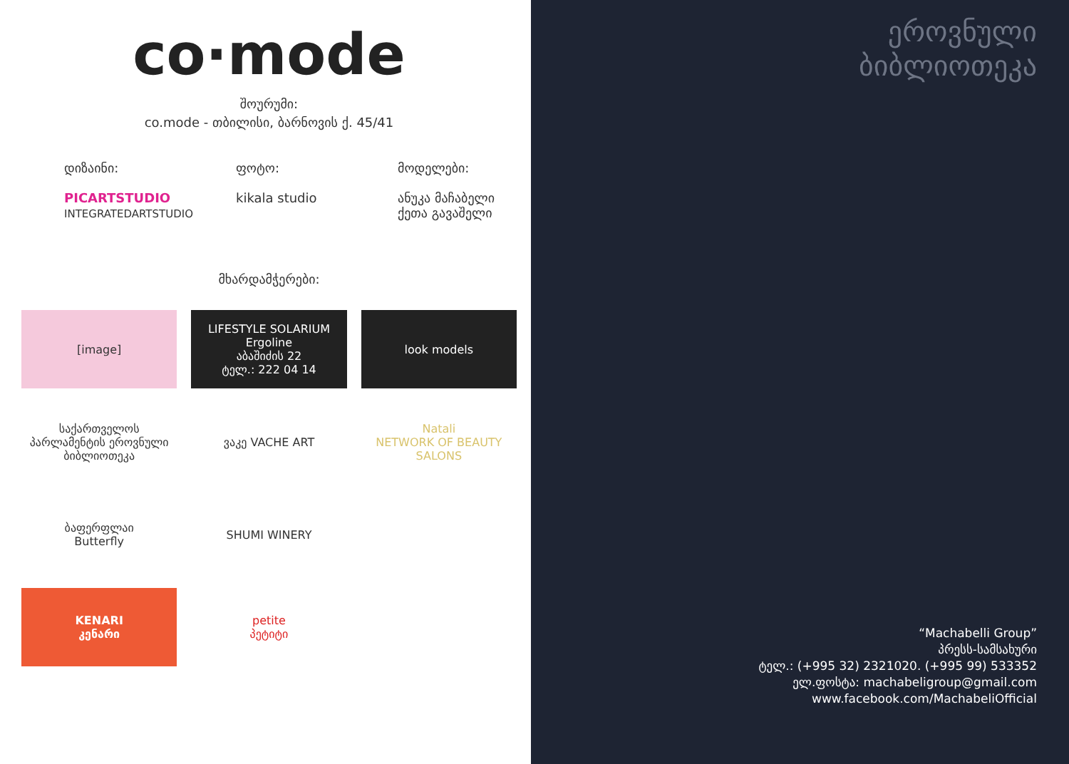co·mode
შოურუმი:
co.mode - თბილისი, ბარნოვის ქ. 45/41
დიზაინი:
PICARTSTUDIO
INTEGRATEDARTSTUDIO
ფოტო:
kikala studio
მოდელები:
ანუკა მაჩაბელი
ქეთა გავაშელი
მხარდამჭერები:
[image]
LIFESTYLE SOLARIUM
Ergoline
აბაშიძის 22
ტელ.: 222 04 14
look models
საქართველოს პარლამენტის ეროვნული ბიბლიოთეკა
ვაკე VACHE ART
Natali
NETWORK OF BEAUTY SALONS
ბაფერფლაი
Butterfly
SHUMI WINERY
KENARI
კენარი
petite
პეტიტი
ეროვნული
ბიბლიოთეკა
“Machabelli Group”
პრესს-სამსახური
ტელ.: (+995 32) 2321020. (+995 99) 533352
ელ.ფოსტა: machabeligroup@gmail.com
www.facebook.com/MachabeliOfficial